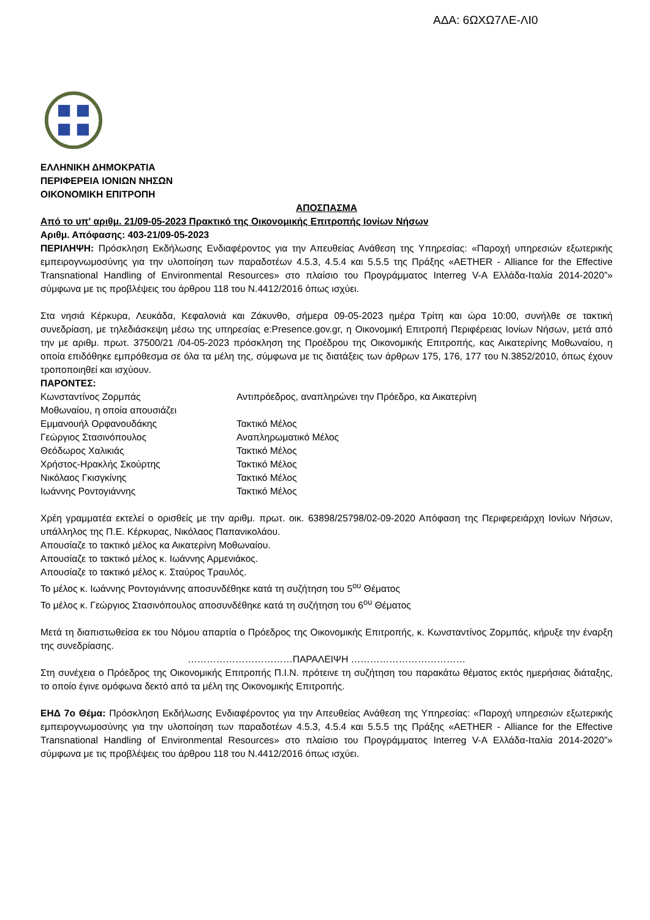ΑΔΑ: 6ΩΧΩ7ΛΕ-ΛΙ0
ΕΛΛΗΝΙΚΗ ΔΗΜΟΚΡΑΤΙΑ
ΠΕΡΙΦΕΡΕΙΑ ΙΟΝΙΩΝ ΝΗΣΩΝ
ΟΙΚΟΝΟΜΙΚΗ ΕΠΙΤΡΟΠΗ
ΑΠΟΣΠΑΣΜΑ
Από το υπ' αριθμ. 21/09-05-2023 Πρακτικό της Οικονομικής Επιτροπής Ιονίων Νήσων
Αριθμ. Απόφασης: 403-21/09-05-2023
ΠΕΡΙΛΗΨΗ: Πρόσκληση Εκδήλωσης Ενδιαφέροντος για την Απευθείας Ανάθεση της Υπηρεσίας: «Παροχή υπηρεσιών εξωτερικής εμπειρογνωμοσύνης για την υλοποίηση των παραδοτέων 4.5.3, 4.5.4 και 5.5.5 της Πράξης «AETHER - Alliance for the Effective Transnational Handling of Environmental Resources» στο πλαίσιο του Προγράμματος Interreg V-A Ελλάδα-Ιταλία 2014-2020”» σύμφωνα με τις προβλέψεις του άρθρου 118 του Ν.4412/2016 όπως ισχύει.
Στα νησιά Κέρκυρα, Λευκάδα, Κεφαλονιά και Ζάκυνθο, σήμερα 09-05-2023 ημέρα Τρίτη και ώρα 10:00, συνήλθε σε τακτική συνεδρίαση, με τηλεδιάσκεψη μέσω της υπηρεσίας e:Presence.gov.gr, η Οικονομική Επιτροπή Περιφέρειας Ιονίων Νήσων, μετά από την με αριθμ. πρωτ. 37500/21 /04-05-2023 πρόσκληση της Προέδρου της Οικονομικής Επιτροπής, κας Αικατερίνης Μοθωναίου, η οποία επιδόθηκε εμπρόθεσμα σε όλα τα μέλη της, σύμφωνα με τις διατάξεις των άρθρων 175, 176, 177 του Ν.3852/2010, όπως έχουν τροποποιηθεί και ισχύουν.
ΠΑΡΟΝΤΕΣ:
| Κωνσταντίνος Ζορμπάς | Αντιπρόεδρος, αναπληρώνει την Πρόεδρο, κα Αικατερίνη |
| Μοθωναίου, η οποία απουσιάζει | |
| Εμμανουήλ Ορφανουδάκης | Τακτικό Μέλος |
| Γεώργιος Στασινόπουλος | Αναπληρωματικό Μέλος |
| Θεόδωρος Χαλικιάς | Τακτικό Μέλος |
| Χρήστος-Ηρακλής Σκούρτης | Τακτικό Μέλος |
| Νικόλαος Γκισγκίνης | Τακτικό Μέλος |
| Ιωάννης Ροντογιάννης | Τακτικό Μέλος |
Χρέη γραμματέα εκτελεί ο ορισθείς με την αριθμ. πρωτ. οικ. 63898/25798/02-09-2020 Απόφαση της Περιφερειάρχη Ιονίων Νήσων, υπάλληλος της Π.Ε. Κέρκυρας, Νικόλαος Παπανικολάου.
Απουσίαζε το τακτικό μέλος κα Αικατερίνη Μοθωναίου.
Απουσίαζε το τακτικό μέλος κ. Ιωάννης Αρμενιάκος.
Απουσίαζε το τακτικό μέλος κ. Σταύρος Τραυλός.
Το μέλος κ. Ιωάννης Ροντογιάννης αποσυνδέθηκε κατά τη συζήτηση του 5<sup>ου</sup> Θέματος
Το μέλος κ. Γεώργιος Στασινόπουλος αποσυνδέθηκε κατά τη συζήτηση του 6<sup>ου</sup> Θέματος
Μετά τη διαπιστωθείσα εκ του Νόμου απαρτία ο Πρόεδρος της Οικονομικής Επιτροπής, κ. Κωνσταντίνος Ζορμπάς, κήρυξε την έναρξη της συνεδρίασης.
……………………………ΠΑΡΑΛΕΙΨΗ ………………………………
Στη συνέχεια ο Πρόεδρος της Οικονομικής Επιτροπής Π.Ι.Ν. πρότεινε τη συζήτηση του παρακάτω θέματος εκτός ημερήσιας διάταξης, το οποίο έγινε ομόφωνα δεκτό από τα μέλη της Οικονομικής Επιτροπής.
ΕΗΔ 7ο Θέμα: Πρόσκληση Εκδήλωσης Ενδιαφέροντος για την Απευθείας Ανάθεση της Υπηρεσίας: «Παροχή υπηρεσιών εξωτερικής εμπειρογνωμοσύνης για την υλοποίηση των παραδοτέων 4.5.3, 4.5.4 και 5.5.5 της Πράξης «AETHER - Alliance for the Effective Transnational Handling of Environmental Resources» στο πλαίσιο του Προγράμματος Interreg V-A Ελλάδα-Ιταλία 2014-2020”» σύμφωνα με τις προβλέψεις του άρθρου 118 του Ν.4412/2016 όπως ισχύει.